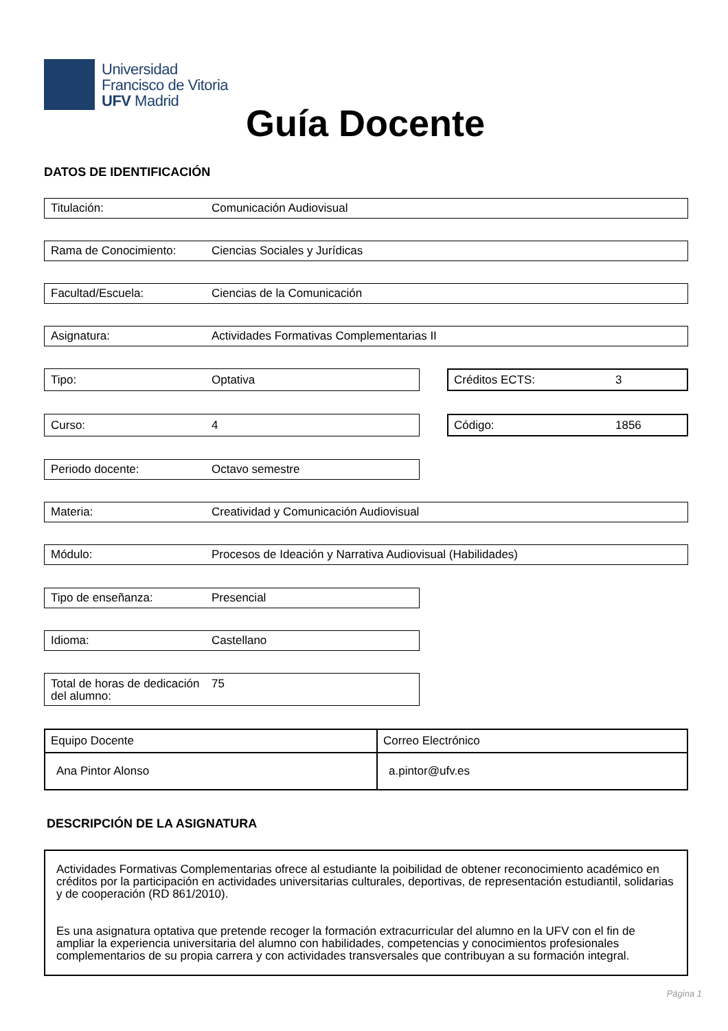Universidad
Francisco de Vitoria
UFV Madrid
Guía Docente
DATOS DE IDENTIFICACIÓN
Titulación: Comunicación Audiovisual
Rama de Conocimiento: Ciencias Sociales y Jurídicas
Facultad/Escuela: Ciencias de la Comunicación
Asignatura: Actividades Formativas Complementarias II
Tipo: Optativa Créditos ECTS: 3
Curso: 4 Código: 1856
Periodo docente: Octavo semestre
Materia: Creatividad y Comunicación Audiovisual
Módulo: Procesos de Ideación y Narrativa Audiovisual (Habilidades)
Tipo de enseñanza: Presencial
Idioma: Castellano
Total de horas de dedicación del alumno: 75
| Equipo Docente | Correo Electrónico |
| --- | --- |
| Ana Pintor Alonso | a.pintor@ufv.es |
DESCRIPCIÓN DE LA ASIGNATURA
Actividades Formativas Complementarias ofrece al estudiante la poibilidad de obtener reconocimiento académico en créditos por la participación en actividades universitarias culturales, deportivas, de representación estudiantil, solidarias y de cooperación (RD 861/2010).
Es una asignatura optativa que pretende recoger la formación extracurricular del alumno en la UFV con el fin de ampliar la experiencia universitaria del alumno con habilidades, competencias y conocimientos profesionales complementarios de su propia carrera y con actividades transversales que contribuyan a su formación integral.
Página 1